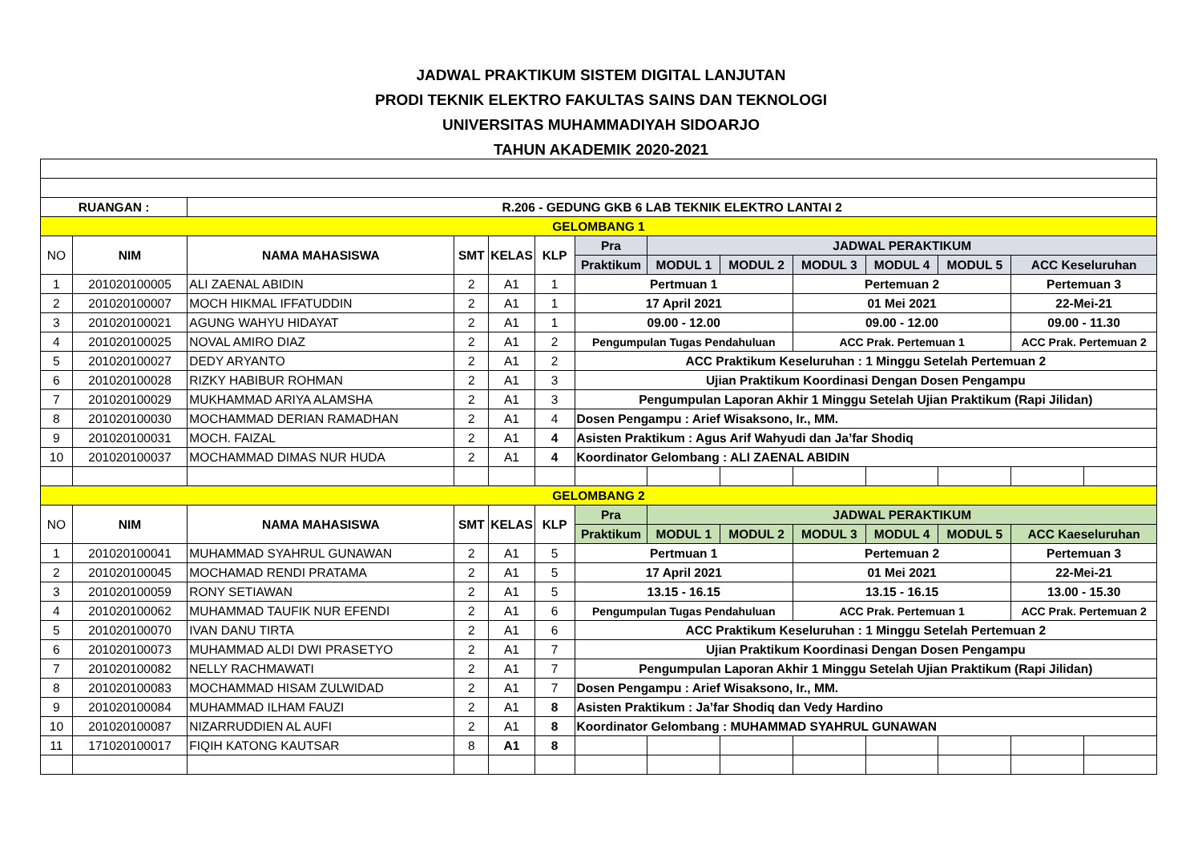JADWAL PRAKTIKUM SISTEM DIGITAL LANJUTAN
PRODI TEKNIK ELEKTRO FAKULTAS SAINS DAN TEKNOLOGI
UNIVERSITAS MUHAMMADIYAH SIDOARJO
TAHUN AKADEMIK 2020-2021
| RUANGAN : | | R.206 - GEDUNG GKB 6 LAB TEKNIK ELEKTRO LANTAI 2 | | | | | | | | | | | |
| --- | --- | --- | --- | --- | --- | --- | --- | --- | --- | --- | --- | --- | --- |
| GELOMBANG 1 | | | | | | | | | | | | | |
| NO | NIM | NAMA MAHASISWA | SMT | KELAS | KLP | Pra | JADWAL PERAKTIKUM | | | | | | |
| | | | | | | Praktikum | MODUL 1 | MODUL 2 | MODUL 3 | MODUL 4 | MODUL 5 | ACC Keseluruhan | |
| 1 | 201020100005 | ALI ZAENAL ABIDIN | 2 | A1 | 1 | Pertmuan 1 | | | Pertemuan 2 | | | Pertemuan 3 | |
| 2 | 201020100007 | MOCH HIKMAL IFFATUDDIN | 2 | A1 | 1 | 17 April 2021 | | | 01 Mei 2021 | | | 22-Mei-21 | |
| 3 | 201020100021 | AGUNG WAHYU HIDAYAT | 2 | A1 | 1 | 09.00 - 12.00 | | | 09.00 - 12.00 | | | 09.00 - 11.30 | |
| 4 | 201020100025 | NOVAL AMIRO DIAZ | 2 | A1 | 2 | Pengumpulan Tugas Pendahuluan | | | ACC Prak. Pertemuan 1 | | | ACC Prak. Pertemuan 2 | |
| 5 | 201020100027 | DEDY ARYANTO | 2 | A1 | 2 | ACC Praktikum Keseluruhan : 1 Minggu Setelah Pertemuan 2 | | | | | | | |
| 6 | 201020100028 | RIZKY HABIBUR ROHMAN | 2 | A1 | 3 | Ujian Praktikum Koordinasi Dengan Dosen Pengampu | | | | | | | |
| 7 | 201020100029 | MUKHAMMAD ARIYA ALAMSHA | 2 | A1 | 3 | Pengumpulan Laporan Akhir 1 Minggu Setelah Ujian Praktikum (Rapi Jilidan) | | | | | | | |
| 8 | 201020100030 | MOCHAMMAD DERIAN RAMADHAN | 2 | A1 | 4 | Dosen Pengampu : Arief Wisaksono, Ir., MM. | | | | | | | |
| 9 | 201020100031 | MOCH. FAIZAL | 2 | A1 | 4 | Asisten Praktikum : Agus Arif Wahyudi dan Ja’far Shodiq | | | | | | | |
| 10 | 201020100037 | MOCHAMMAD DIMAS NUR HUDA | 2 | A1 | 4 | Koordinator Gelombang : ALI ZAENAL ABIDIN | | | | | | | |
| GELOMBANG 2 | | | | | | | | | | | | | |
| NO | NIM | NAMA MAHASISWA | SMT | KELAS | KLP | Pra | JADWAL PERAKTIKUM | | | | | | |
| | | | | | | Praktikum | MODUL 1 | MODUL 2 | MODUL 3 | MODUL 4 | MODUL 5 | ACC Kaeseluruhan | |
| 1 | 201020100041 | MUHAMMAD SYAHRUL GUNAWAN | 2 | A1 | 5 | Pertmuan 1 | | | Pertemuan 2 | | | Pertemuan 3 | |
| 2 | 201020100045 | MOCHAMAD RENDI PRATAMA | 2 | A1 | 5 | 17 April 2021 | | | 01 Mei 2021 | | | 22-Mei-21 | |
| 3 | 201020100059 | RONY SETIAWAN | 2 | A1 | 5 | 13.15 - 16.15 | | | 13.15 - 16.15 | | | 13.00 - 15.30 | |
| 4 | 201020100062 | MUHAMMAD TAUFIK NUR EFENDI | 2 | A1 | 6 | Pengumpulan Tugas Pendahuluan | | | ACC Prak. Pertemuan 1 | | | ACC Prak. Pertemuan 2 | |
| 5 | 201020100070 | IVAN DANU TIRTA | 2 | A1 | 6 | ACC Praktikum Keseluruhan : 1 Minggu Setelah Pertemuan 2 | | | | | | | |
| 6 | 201020100073 | MUHAMMAD ALDI DWI PRASETYO | 2 | A1 | 7 | Ujian Praktikum Koordinasi Dengan Dosen Pengampu | | | | | | | |
| 7 | 201020100082 | NELLY RACHMAWATI | 2 | A1 | 7 | Pengumpulan Laporan Akhir 1 Minggu Setelah Ujian Praktikum (Rapi Jilidan) | | | | | | | |
| 8 | 201020100083 | MOCHAMMAD HISAM ZULWIDAD | 2 | A1 | 7 | Dosen Pengampu : Arief Wisaksono, Ir., MM. | | | | | | | |
| 9 | 201020100084 | MUHAMMAD ILHAM FAUZI | 2 | A1 | 8 | Asisten Praktikum : Ja’far Shodiq dan Vedy Hardino | | | | | | | |
| 10 | 201020100087 | NIZARRUDDIEN AL AUFI | 2 | A1 | 8 | Koordinator Gelombang : MUHAMMAD SYAHRUL GUNAWAN | | | | | | | |
| 11 | 171020100017 | FIQIH KATONG KAUTSAR | 8 | A1 | 8 | | | | | | | | |